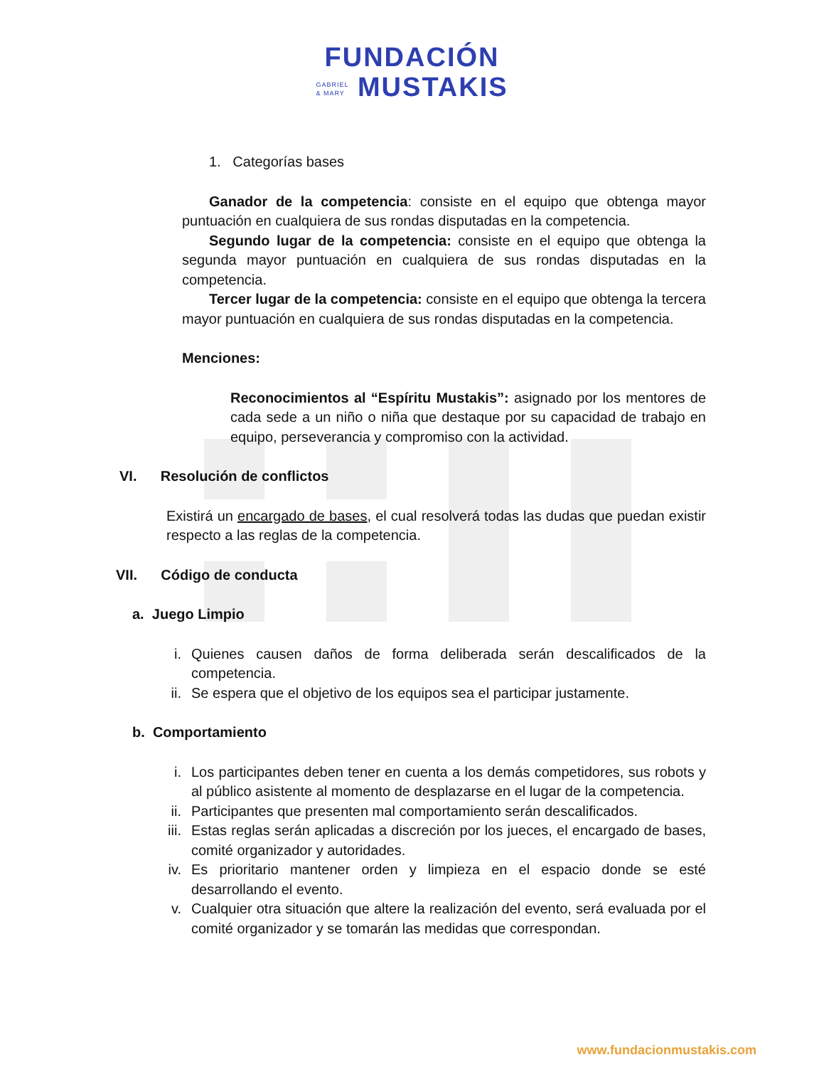FUNDACIÓN
GABRIEL
& MARY MUSTAKIS
1. Categorías bases
Ganador de la competencia: consiste en el equipo que obtenga mayor puntuación en cualquiera de sus rondas disputadas en la competencia.
Segundo lugar de la competencia: consiste en el equipo que obtenga la segunda mayor puntuación en cualquiera de sus rondas disputadas en la competencia.
Tercer lugar de la competencia: consiste en el equipo que obtenga la tercera mayor puntuación en cualquiera de sus rondas disputadas en la competencia.
Menciones:
Reconocimientos al “Espíritu Mustakis”: asignado por los mentores de cada sede a un niño o niña que destaque por su capacidad de trabajo en equipo, perseverancia y compromiso con la actividad.
VI. Resolución de conflictos
Existirá un encargado de bases, el cual resolverá todas las dudas que puedan existir respecto a las reglas de la competencia.
VII. Código de conducta
a. Juego Limpio
i. Quienes causen daños de forma deliberada serán descalificados de la competencia.
ii.
Se espera que el objetivo de los equipos sea el participar justamente.
b. Comportamiento
i. Los participantes deben tener en cuenta a los demás competidores, sus robots y al público asistente al momento de desplazarse en el lugar de la competencia.
ii.
Participantes que presenten mal comportamiento serán descalificados.
iii.
Estas reglas serán aplicadas a discreción por los jueces, el encargado de bases, comité organizador y autoridades.
iv.
Es prioritario mantener orden y limpieza en el espacio donde se esté desarrollando el evento.
v. Cualquier otra situación que altere la realización del evento, será evaluada por el comité organizador y se tomarán las medidas que correspondan.
www.fundacionmustakis.com